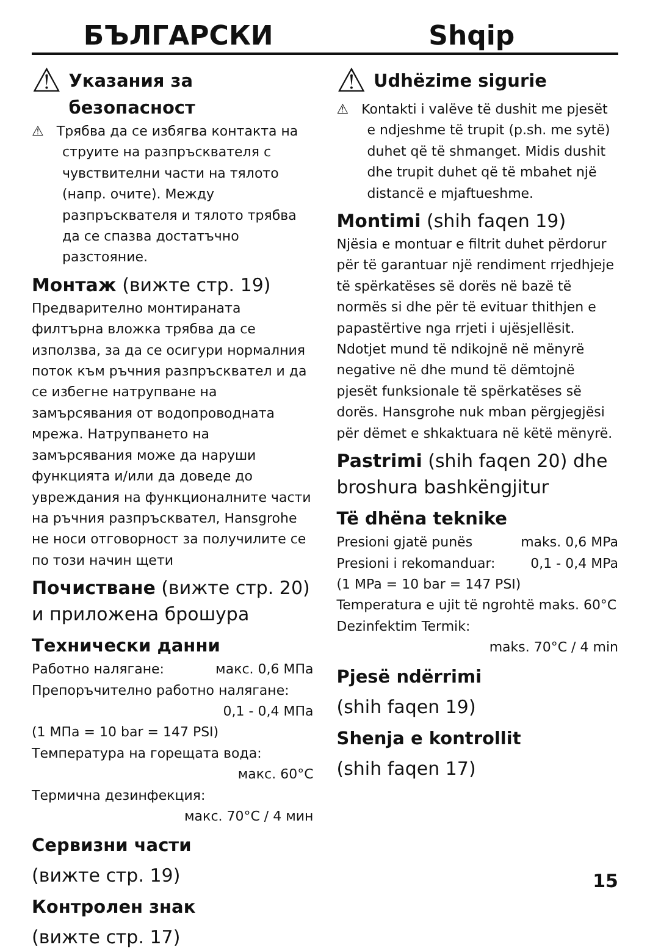БЪЛГАРСКИ Shqip
⚠
Указания за безопасност
⚠ Трябва да се избягва контакта на струите на разпръсквателя с чувствителни части на тялото (напр. очите). Между разпръсквателя и тялото трябва да се спазва достатъчно разстояние.
Монтаж (вижте стр. 19)
Предварително монтираната филтърна вложка трябва да се използва, за да се осигури нормалния поток към ръчния разпръсквател и да се избегне натрупване на замърсявания от водопроводната мрежа. Натрупването на замърсявания може да наруши функцията и/или да доведе до увреждания на функционалните части на ръчния разпръсквател, Hansgrohe не носи отговорност за получилите се по този начин щети
Почистване (вижте стр. 20) и приложена брошура
Технически данни
Работно налягане: макс. 0,6 МПа
Препоръчително работно налягане:
0,1 - 0,4 МПа
(1 МПа = 10 bar = 147 PSI)
Температура на горещата вода:
макс. 60°C
Термична дезинфекция:
макс. 70°C / 4 мин
Сервизни части
(вижте стр. 19)
Контролен знак
(вижте стр. 17)
⚠
Udhëzime sigurie
⚠ Kontakti i valëve të dushit me pjesët e ndjeshme të trupit (p.sh. me sytë) duhet që të shmanget. Midis dushit dhe trupit duhet që të mbahet një distancë e mjaftueshme.
Montimi (shih faqen 19)
Njësia e montuar e filtrit duhet përdorur për të garantuar një rendiment rrjedhjeje të spërkatëses së dorës në bazë të normës si dhe për të evituar thithjen e papastërtive nga rrjeti i ujësjellësit. Ndotjet mund të ndikojnë në mënyrë negative në dhe mund të dëmtojnë pjesët funksionale të spërkatëses së dorës. Hansgrohe nuk mban përgjegjësi për dëmet e shkaktuara në këtë mënyrë.
Pastrimi (shih faqen 20) dhe broshura bashkëngjitur
Të dhëna teknike
Presioni gjatë punës maks. 0,6 MPa
Presioni i rekomanduar: 0,1 - 0,4 MPa
(1 MPa = 10 bar = 147 PSI)
Temperatura e ujit të ngrohtë maks. 60°C
Dezinfektim Termik:
maks. 70°C / 4 min
Pjesë ndërrimi
(shih faqen 19)
Shenja e kontrollit
(shih faqen 17)
15